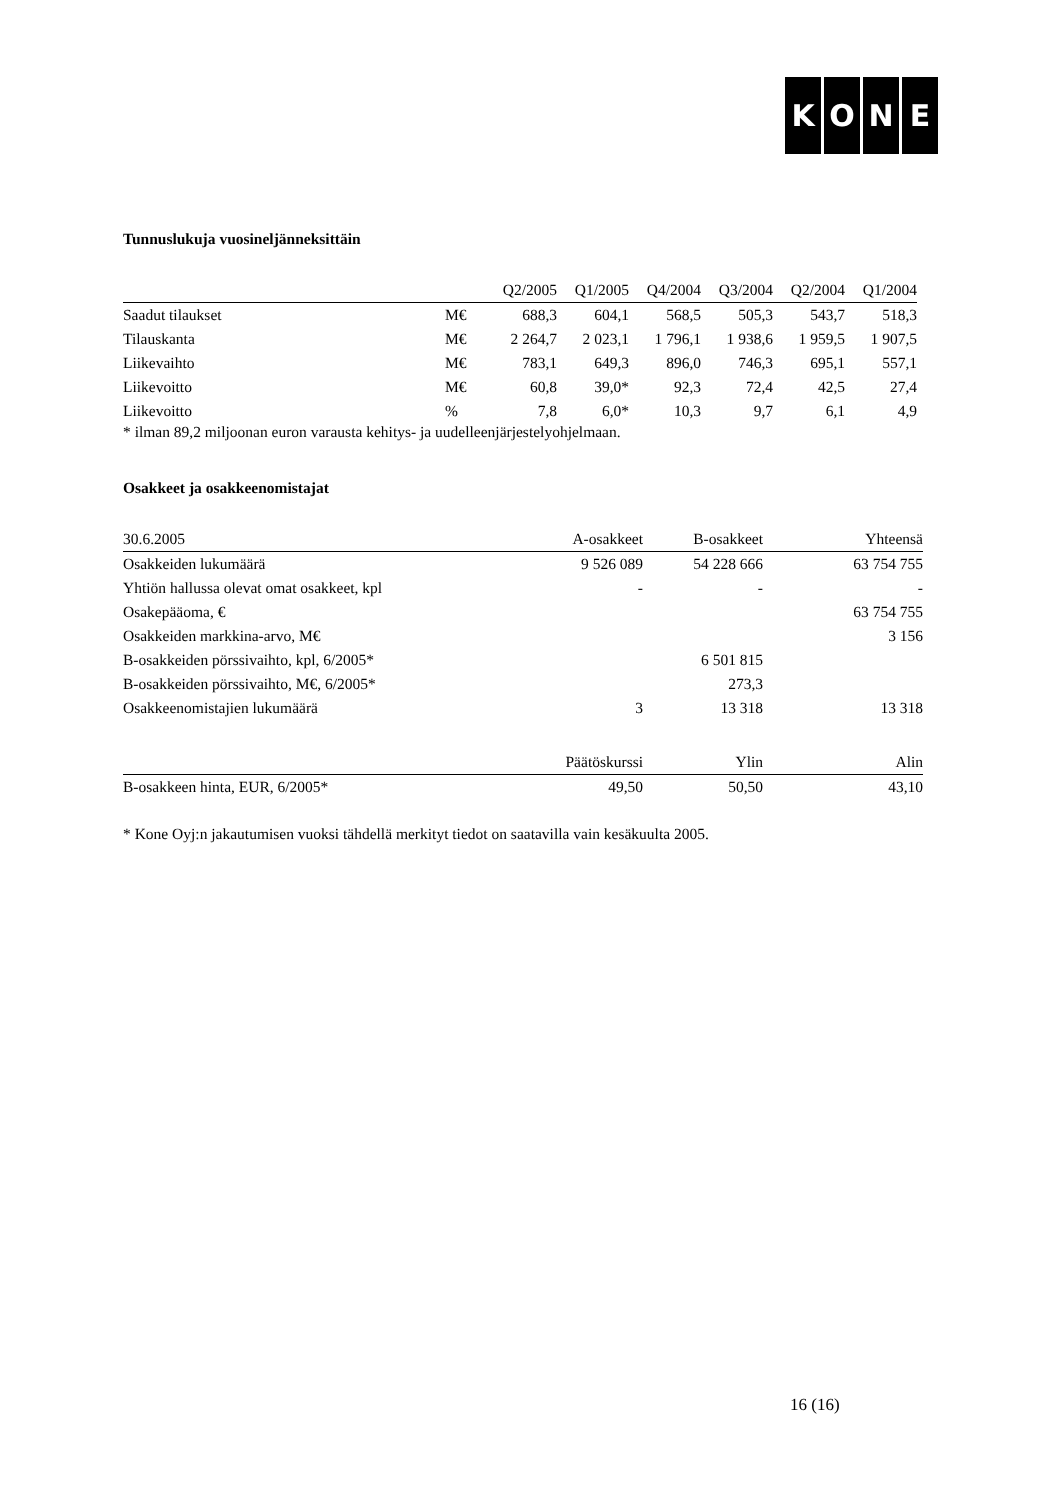KONE
Tunnuslukuja vuosineljänneksittäin
| | | Q2/2005 | Q1/2005 | Q4/2004 | Q3/2004 | Q2/2004 | Q1/2004 |
| --- | --- | --- | --- | --- | --- | --- | --- |
| Saadut tilaukset | M€ | 688,3 | 604,1 | 568,5 | 505,3 | 543,7 | 518,3 |
| Tilauskanta | M€ | 2 264,7 | 2 023,1 | 1 796,1 | 1 938,6 | 1 959,5 | 1 907,5 |
| Liikevaihto | M€ | 783,1 | 649,3 | 896,0 | 746,3 | 695,1 | 557,1 |
| Liikevoitto | M€ | 60,8 | 39,0* | 92,3 | 72,4 | 42,5 | 27,4 |
| Liikevoitto | % | 7,8 | 6,0* | 10,3 | 9,7 | 6,1 | 4,9 |
* ilman 89,2 miljoonan euron varausta kehitys- ja uudelleenjärjestelyohjelmaan.
Osakkeet ja osakkeenomistajat
| 30.6.2005 | A-osakkeet | B-osakkeet | Yhteensä |
| --- | --- | --- | --- |
| Osakkeiden lukumäärä | 9 526 089 | 54 228 666 | 63 754 755 |
| Yhtiön hallussa olevat omat osakkeet, kpl | - | - | - |
| Osakepääoma, € | | | 63 754 755 |
| Osakkeiden markkina-arvo, M€ | | | 3 156 |
| B-osakkeiden pörssivaihto, kpl, 6/2005* | | 6 501 815 | |
| B-osakkeiden pörssivaihto, M€, 6/2005* | | 273,3 | |
| Osakkeenomistajien lukumäärä | 3 | 13 318 | 13 318 |
| | Päätöskurssi | Ylin | Alin |
| --- | --- | --- | --- |
| B-osakkeen hinta, EUR, 6/2005* | 49,50 | 50,50 | 43,10 |
* Kone Oyj:n jakautumisen vuoksi tähdellä merkityt tiedot on saatavilla vain kesäkuulta 2005.
16 (16)